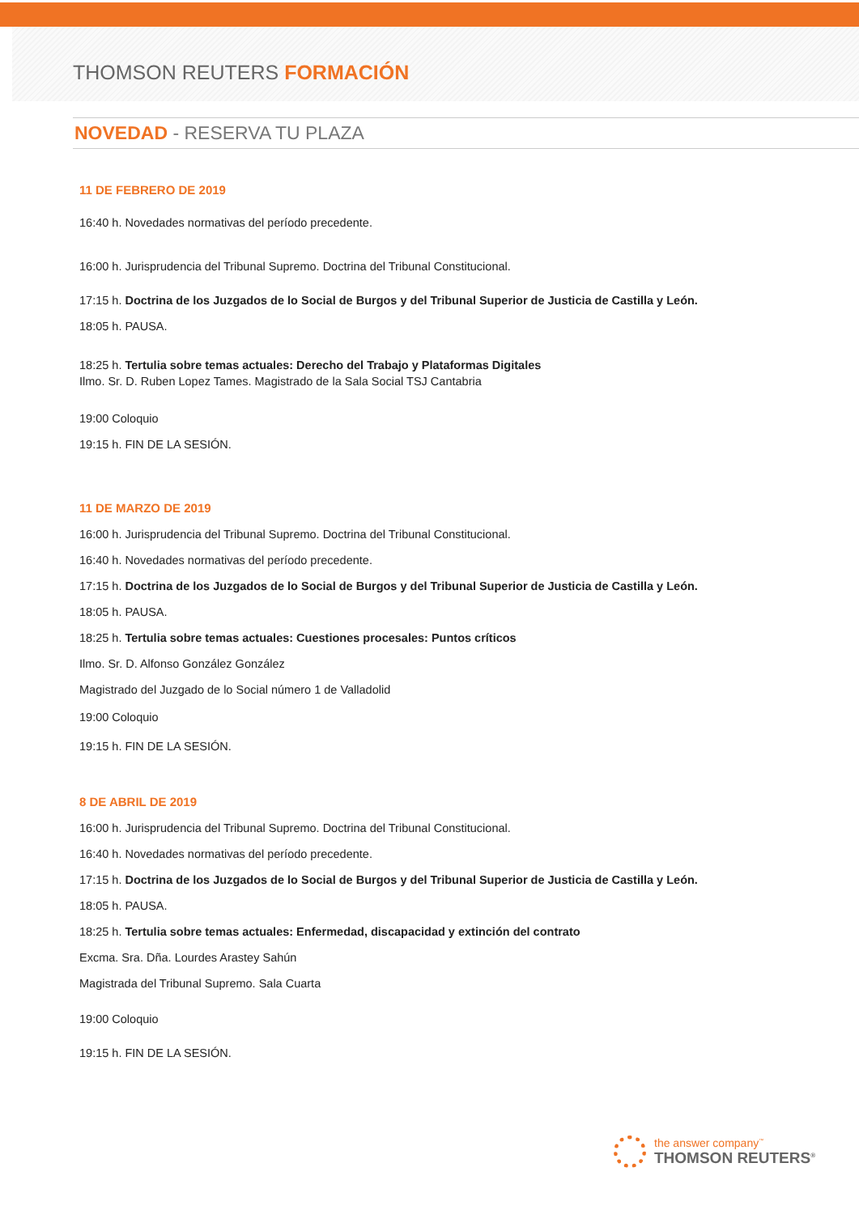THOMSON REUTERS FORMACIÓN
NOVEDAD - RESERVA TU PLAZA
11 DE FEBRERO DE 2019
16:40 h. Novedades normativas del período precedente.
16:00 h. Jurisprudencia del Tribunal Supremo. Doctrina del Tribunal Constitucional.
17:15 h. Doctrina de los Juzgados de lo Social de Burgos y del Tribunal Superior de Justicia de Castilla y León.
18:05 h. PAUSA.
18:25 h. Tertulia sobre temas actuales: Derecho del Trabajo y Plataformas Digitales
Ilmo. Sr. D. Ruben Lopez Tames. Magistrado de la Sala Social TSJ Cantabria
19:00 Coloquio
19:15 h. FIN DE LA SESIÓN.
11 DE MARZO DE 2019
16:00 h. Jurisprudencia del Tribunal Supremo. Doctrina del Tribunal Constitucional.
16:40 h. Novedades normativas del período precedente.
17:15 h. Doctrina de los Juzgados de lo Social de Burgos y del Tribunal Superior de Justicia de Castilla y León.
18:05 h. PAUSA.
18:25 h. Tertulia sobre temas actuales: Cuestiones procesales: Puntos críticos
Ilmo. Sr. D. Alfonso González González
Magistrado del Juzgado de lo Social número 1 de Valladolid
19:00 Coloquio
19:15 h. FIN DE LA SESIÓN.
8 DE ABRIL DE 2019
16:00 h. Jurisprudencia del Tribunal Supremo. Doctrina del Tribunal Constitucional.
16:40 h. Novedades normativas del período precedente.
17:15 h. Doctrina de los Juzgados de lo Social de Burgos y del Tribunal Superior de Justicia de Castilla y León.
18:05 h. PAUSA.
18:25 h. Tertulia sobre temas actuales: Enfermedad, discapacidad y extinción del contrato
Excma. Sra. Dña. Lourdes Arastey Sahún
Magistrada del Tribunal Supremo. Sala Cuarta
19:00 Coloquio
19:15 h. FIN DE LA SESIÓN.
the answer company<sup>™</sup>
THOMSON REUTERS<sup>®</sup>